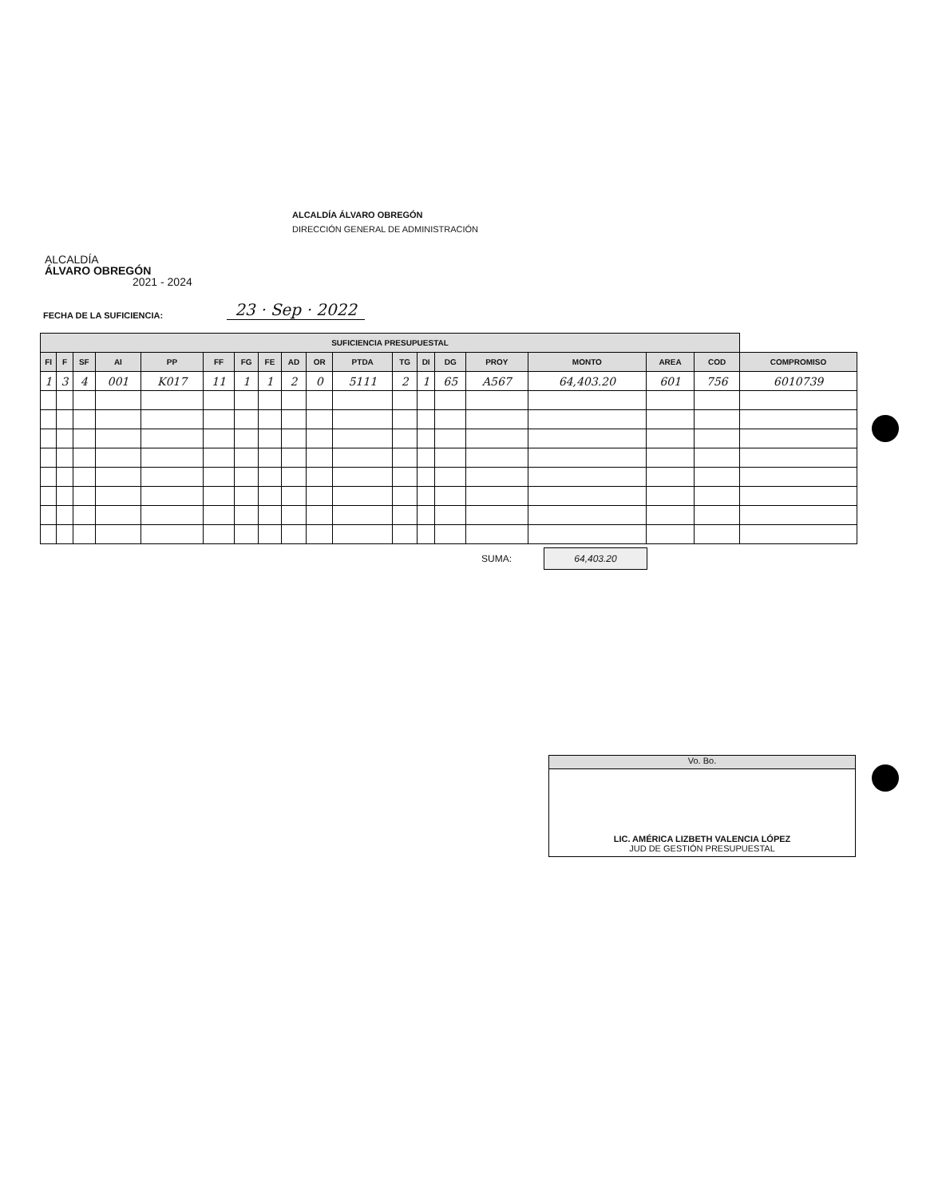ALCALDÍA
ÁLVARO OBREGÓN
2021 - 2024
ALCALDÍA ÁLVARO OBREGÓN
DIRECCIÓN GENERAL DE ADMINISTRACIÓN
FECHA DE LA SUFICIENCIA: 23 · Sep · 2022
| SUFICIENCIA PRESUPUESTAL | | | | | | | | | | | | | | | | | | |
| --- | --- | --- | --- | --- | --- | --- | --- | --- | --- | --- | --- | --- | --- | --- | --- | --- | --- | --- |
| FI | F | SF | AI | PP | FF | FG | FE | AD | OR | PTDA | TG | DI | DG | PROY | MONTO | AREA | COD | COMPROMISO |
| 1 | 3 | 4 | 001 | K017 | 11 | 1 | 1 | 2 | 0 | 5111 | 2 | 1 | 65 | A567 | 64,403.20 | 601 | 756 | 6010739 |
SUMA:
64,403.20
Vo. Bo.
LIC. AMÉRICA LIZBETH VALENCIA LÓPEZ
JUD DE GESTIÓN PRESUPUESTAL